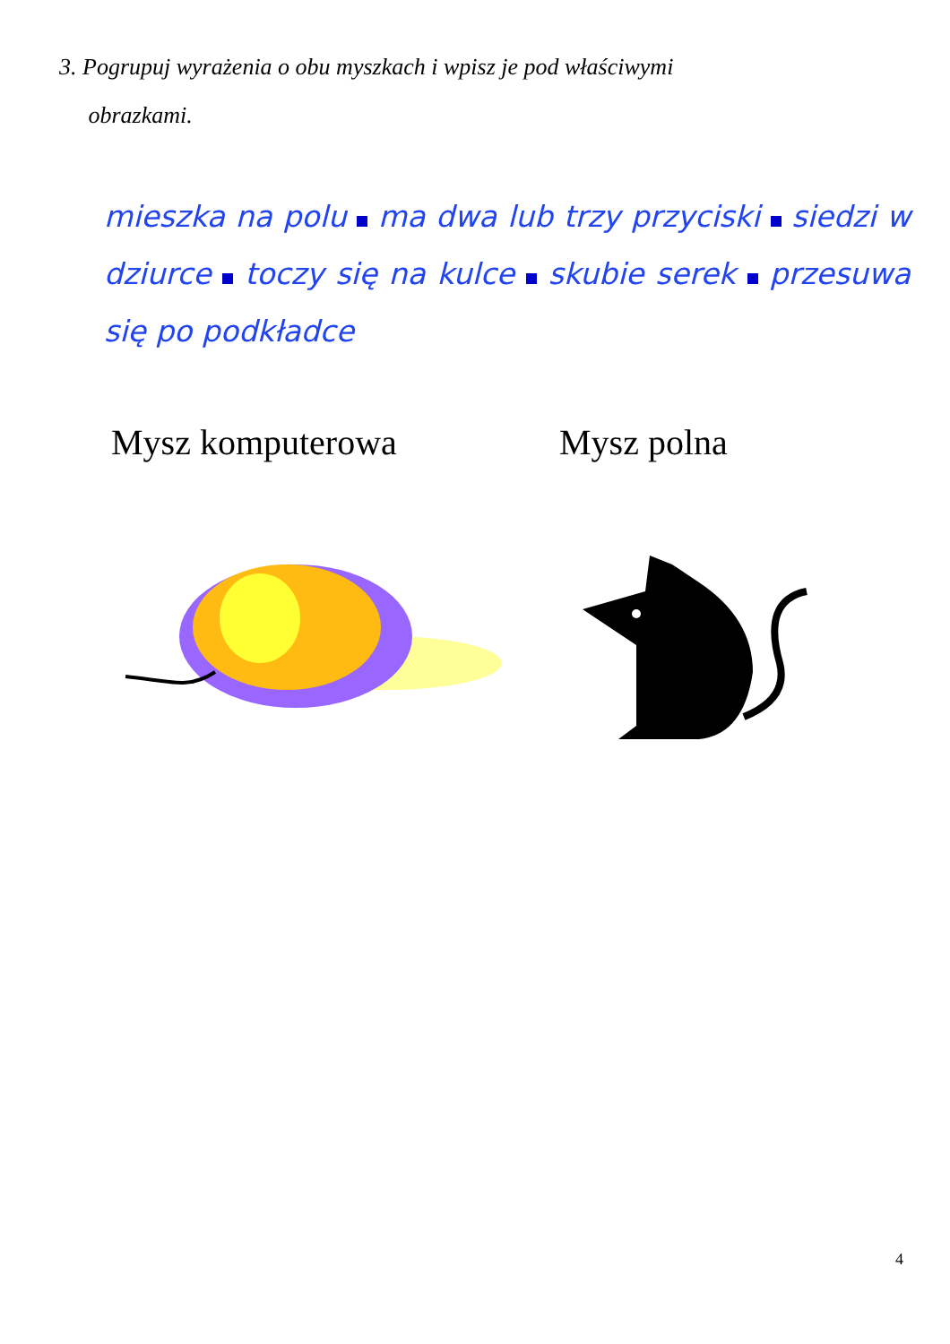3. Pogrupuj wyrażenia o obu myszkach i wpisz je pod właściwymi
obrazkami.
mieszka na polu ma dwa lub trzy przyciski siedzi w dziurce toczy się na kulce skubie serek przesuwa się po podkładce
Mysz komputerowa Mysz polna
4